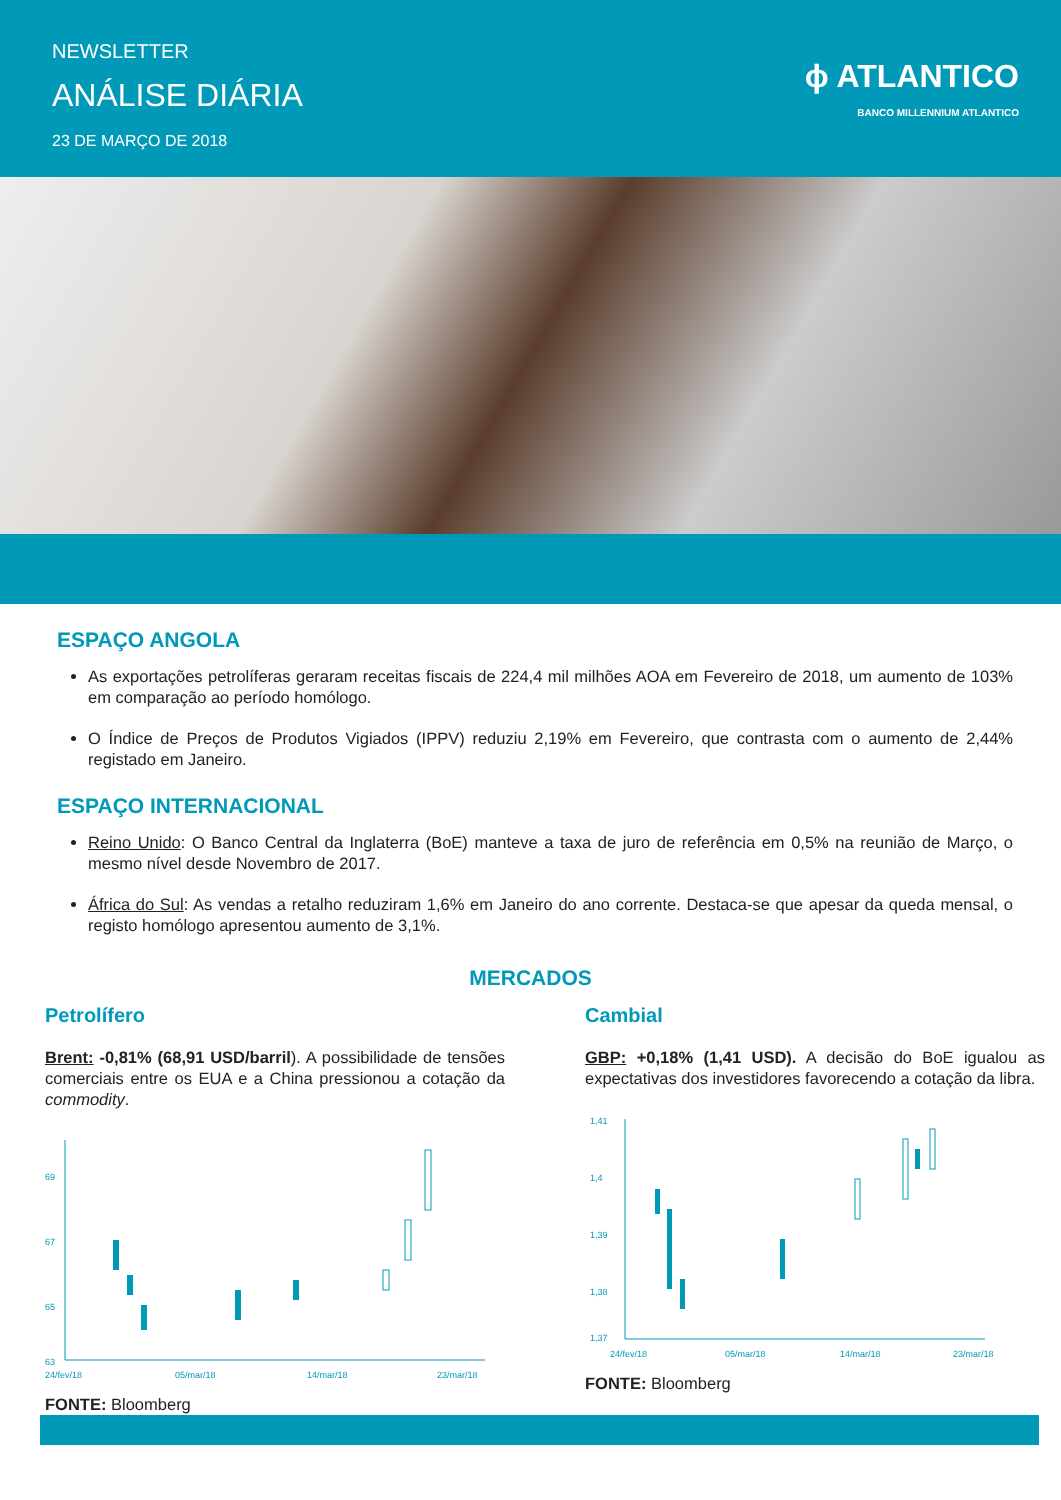NEWSLETTER
ANÁLISE DIÁRIA
23 DE MARÇO DE 2018
ɸ ATLANTICO
BANCO MILLENNIUM ATLANTICO
ESPAÇO ANGOLA
As exportações petrolíferas geraram receitas fiscais de 224,4 mil milhões AOA em Fevereiro de 2018, um aumento de 103% em comparação ao período homólogo.
O Índice de Preços de Produtos Vigiados (IPPV) reduziu 2,19% em Fevereiro, que contrasta com o aumento de 2,44% registado em Janeiro.
ESPAÇO INTERNACIONAL
Reino Unido: O Banco Central da Inglaterra (BoE) manteve a taxa de juro de referência em 0,5% na reunião de Março, o mesmo nível desde Novembro de 2017.
África do Sul: As vendas a retalho reduziram 1,6% em Janeiro do ano corrente. Destaca-se que apesar da queda mensal, o registo homólogo apresentou aumento de 3,1%.
MERCADOS
Petrolífero
Brent: -0,81% (68,91 USD/barril). A possibilidade de tensões comerciais entre os EUA e a China pressionou a cotação da commodity.
69
67
65
63
24/fev/18
05/mar/18
14/mar/18
23/mar/18
FONTE: Bloomberg
Cambial
GBP: +0,18% (1,41 USD). A decisão do BoE igualou as expectativas dos investidores favorecendo a cotação da libra.
1,41
1,4
1,39
1,38
1,37
24/fev/18
05/mar/18
14/mar/18
23/mar/18
FONTE: Bloomberg